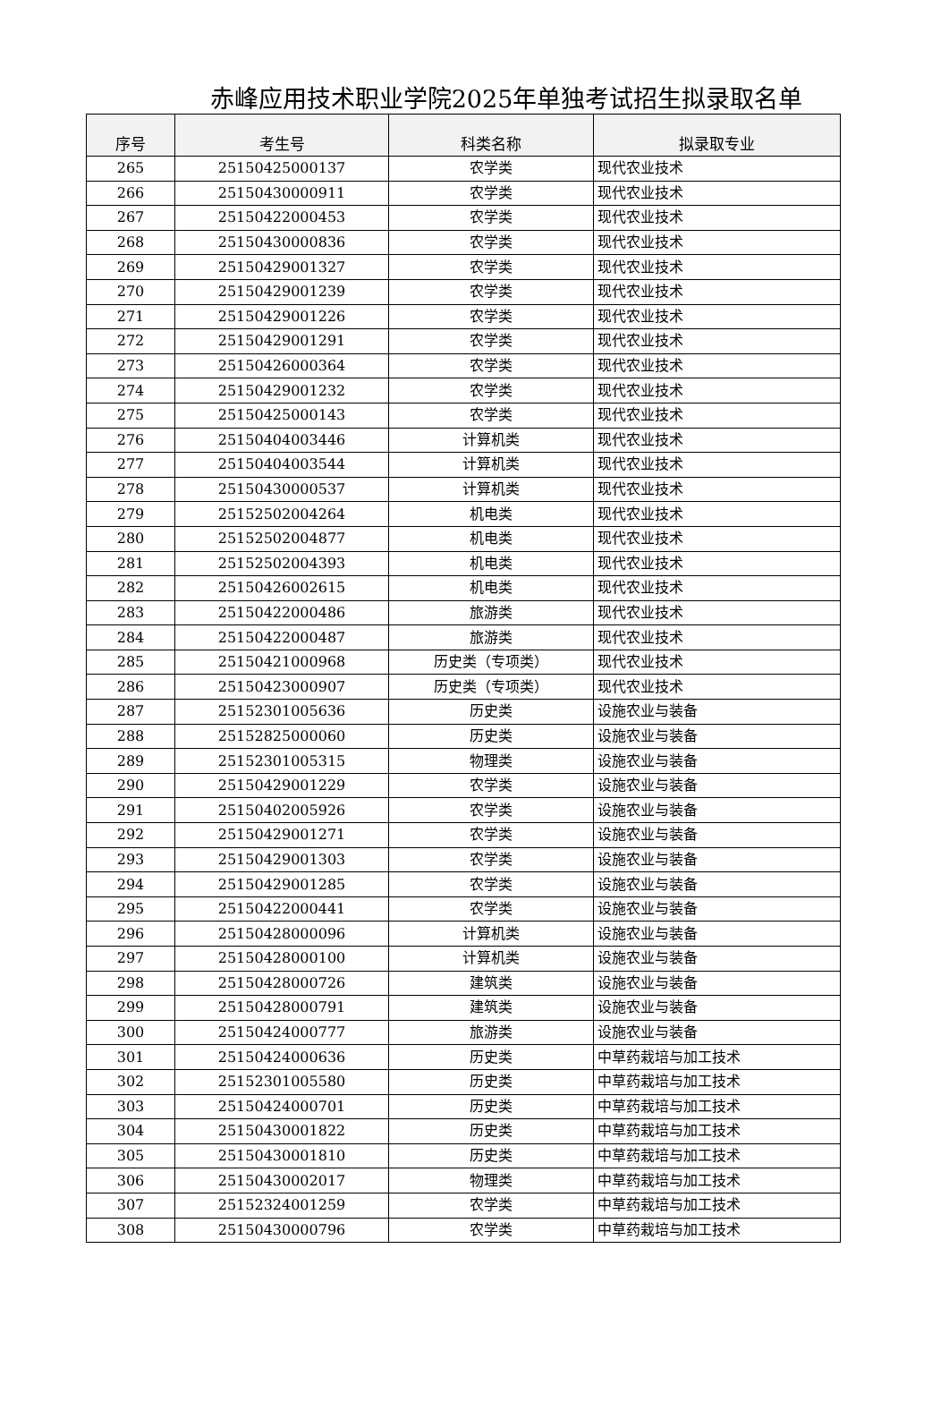赤峰应用技术职业学院2025年单独考试招生拟录取名单
| 序号 | 考生号 | 科类名称 | 拟录取专业 |
| --- | --- | --- | --- |
| 265 | 25150425000137 | 农学类 | 现代农业技术 |
| 266 | 25150430000911 | 农学类 | 现代农业技术 |
| 267 | 25150422000453 | 农学类 | 现代农业技术 |
| 268 | 25150430000836 | 农学类 | 现代农业技术 |
| 269 | 25150429001327 | 农学类 | 现代农业技术 |
| 270 | 25150429001239 | 农学类 | 现代农业技术 |
| 271 | 25150429001226 | 农学类 | 现代农业技术 |
| 272 | 25150429001291 | 农学类 | 现代农业技术 |
| 273 | 25150426000364 | 农学类 | 现代农业技术 |
| 274 | 25150429001232 | 农学类 | 现代农业技术 |
| 275 | 25150425000143 | 农学类 | 现代农业技术 |
| 276 | 25150404003446 | 计算机类 | 现代农业技术 |
| 277 | 25150404003544 | 计算机类 | 现代农业技术 |
| 278 | 25150430000537 | 计算机类 | 现代农业技术 |
| 279 | 25152502004264 | 机电类 | 现代农业技术 |
| 280 | 25152502004877 | 机电类 | 现代农业技术 |
| 281 | 25152502004393 | 机电类 | 现代农业技术 |
| 282 | 25150426002615 | 机电类 | 现代农业技术 |
| 283 | 25150422000486 | 旅游类 | 现代农业技术 |
| 284 | 25150422000487 | 旅游类 | 现代农业技术 |
| 285 | 25150421000968 | 历史类（专项类） | 现代农业技术 |
| 286 | 25150423000907 | 历史类（专项类） | 现代农业技术 |
| 287 | 25152301005636 | 历史类 | 设施农业与装备 |
| 288 | 25152825000060 | 历史类 | 设施农业与装备 |
| 289 | 25152301005315 | 物理类 | 设施农业与装备 |
| 290 | 25150429001229 | 农学类 | 设施农业与装备 |
| 291 | 25150402005926 | 农学类 | 设施农业与装备 |
| 292 | 25150429001271 | 农学类 | 设施农业与装备 |
| 293 | 25150429001303 | 农学类 | 设施农业与装备 |
| 294 | 25150429001285 | 农学类 | 设施农业与装备 |
| 295 | 25150422000441 | 农学类 | 设施农业与装备 |
| 296 | 25150428000096 | 计算机类 | 设施农业与装备 |
| 297 | 25150428000100 | 计算机类 | 设施农业与装备 |
| 298 | 25150428000726 | 建筑类 | 设施农业与装备 |
| 299 | 25150428000791 | 建筑类 | 设施农业与装备 |
| 300 | 25150424000777 | 旅游类 | 设施农业与装备 |
| 301 | 25150424000636 | 历史类 | 中草药栽培与加工技术 |
| 302 | 25152301005580 | 历史类 | 中草药栽培与加工技术 |
| 303 | 25150424000701 | 历史类 | 中草药栽培与加工技术 |
| 304 | 25150430001822 | 历史类 | 中草药栽培与加工技术 |
| 305 | 25150430001810 | 历史类 | 中草药栽培与加工技术 |
| 306 | 25150430002017 | 物理类 | 中草药栽培与加工技术 |
| 307 | 25152324001259 | 农学类 | 中草药栽培与加工技术 |
| 308 | 25150430000796 | 农学类 | 中草药栽培与加工技术 |